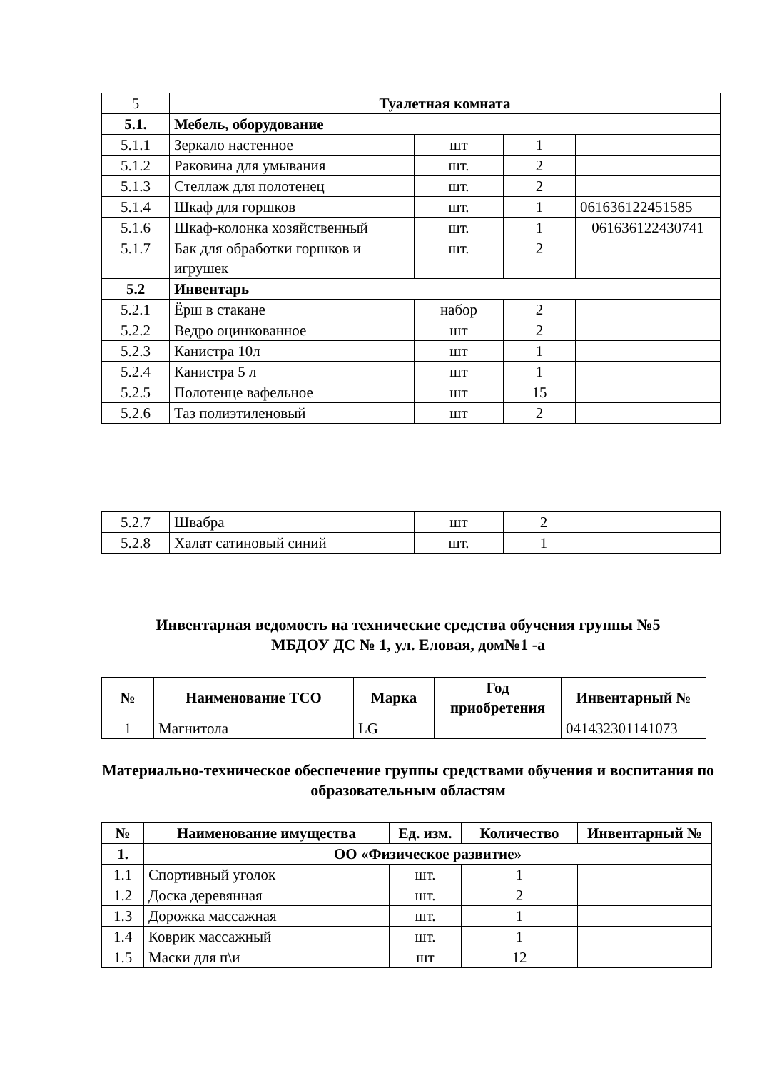| 5 | Туалетная комната | | | |
| 5.1. | Мебель, оборудование | | | |
| 5.1.1 | Зеркало настенное | шт | 1 | |
| 5.1.2 | Раковина для умывания | шт. | 2 | |
| 5.1.3 | Стеллаж для полотенец | шт. | 2 | |
| 5.1.4 | Шкаф для горшков | шт. | 1 | 061636122451585 |
| 5.1.6 | Шкаф-колонка хозяйственный | шт. | 1 | 061636122430741 |
| 5.1.7 | Бак для обработки горшков и игрушек | шт. | 2 | |
| 5.2 | Инвентарь | | | |
| 5.2.1 | Ёрш в стакане | набор | 2 | |
| 5.2.2 | Ведро оцинкованное | шт | 2 | |
| 5.2.3 | Канистра 10л | шт | 1 | |
| 5.2.4 | Канистра 5 л | шт | 1 | |
| 5.2.5 | Полотенце вафельное | шт | 15 | |
| 5.2.6 | Таз полиэтиленовый | шт | 2 | |
| 5.2.7 | Швабра | шт | 2 | |
| 5.2.8 | Халат сатиновый синий | шт. | 1 | |
Инвентарная ведомость на технические средства обучения группы №5
МБДОУ ДС № 1, ул. Еловая, дом№1 -а
| № | Наименование ТСО | Марка | Год приобретения | Инвентарный № |
| --- | --- | --- | --- | --- |
| 1 | Магнитола | LG | | 041432301141073 |
Материально-техническое обеспечение группы средствами обучения и воспитания по образовательным областям
| № | Наименование имущества | Ед. изм. | Количество | Инвентарный № |
| --- | --- | --- | --- | --- |
| 1. | ОО «Физическое развитие» | | | |
| 1.1 | Спортивный уголок | шт. | 1 | |
| 1.2 | Доска деревянная | шт. | 2 | |
| 1.3 | Дорожка массажная | шт. | 1 | |
| 1.4 | Коврик массажный | шт. | 1 | |
| 1.5 | Маски для п\и | шт | 12 | |